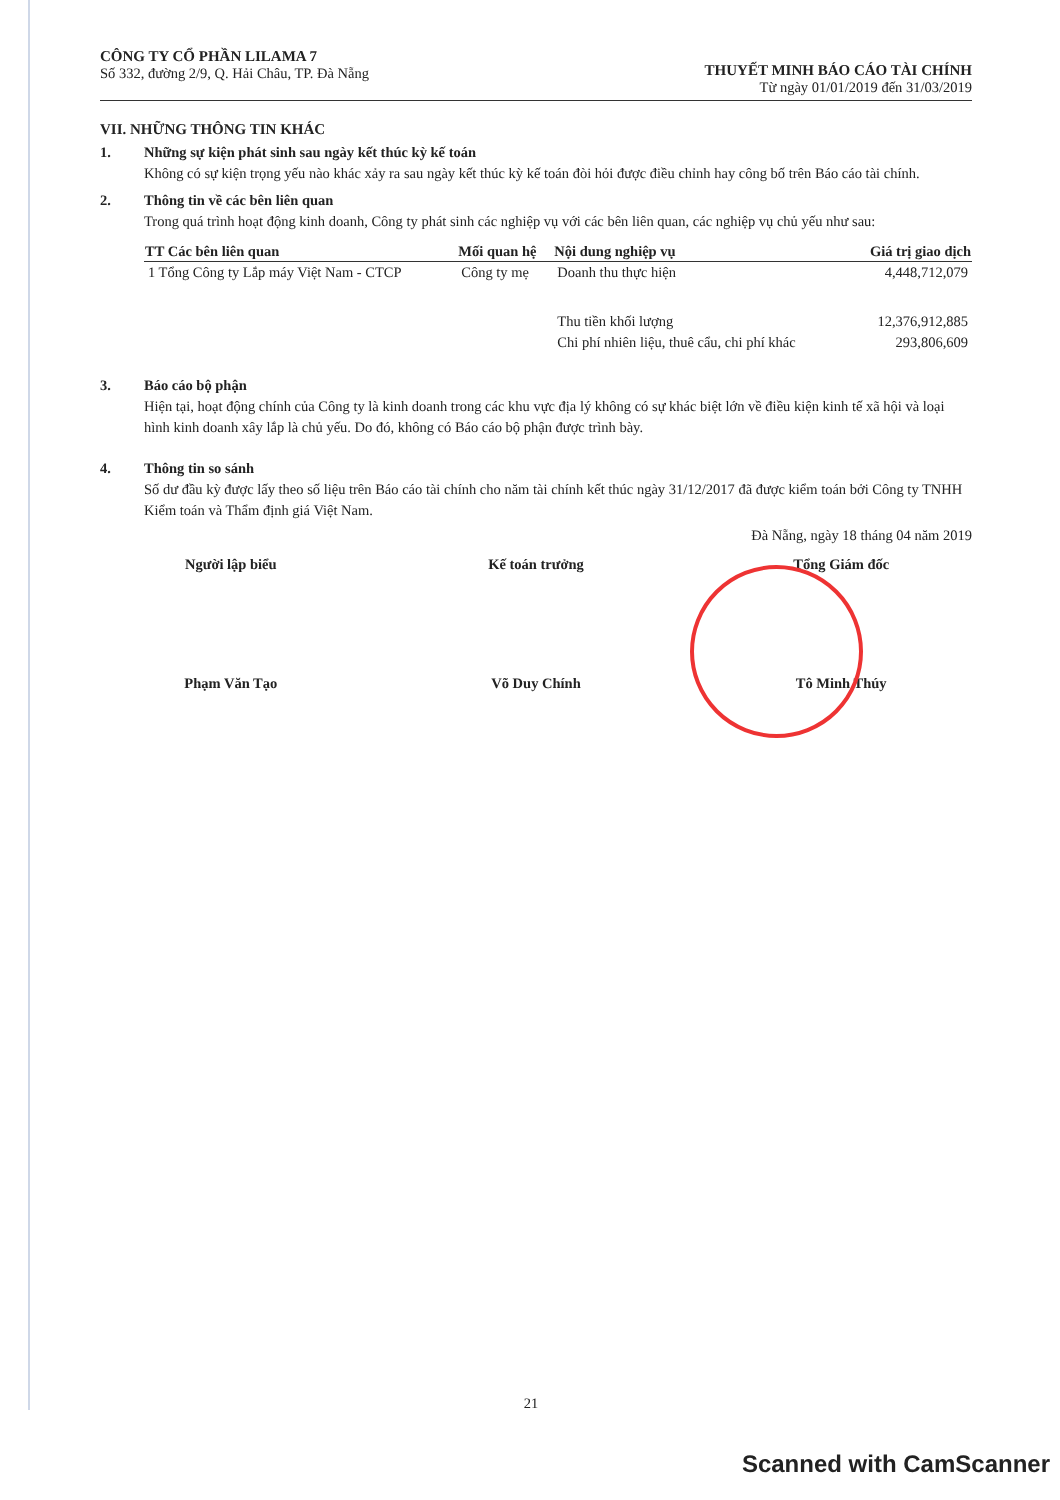CÔNG TY CỔ PHẦN LILAMA 7
Số 332, đường 2/9, Q. Hải Châu, TP. Đà Nẵng
THUYẾT MINH BÁO CÁO TÀI CHÍNH
Từ ngày 01/01/2019 đến 31/03/2019
VII. NHỮNG THÔNG TIN KHÁC
1. Những sự kiện phát sinh sau ngày kết thúc kỳ kế toán
Không có sự kiện trọng yếu nào khác xảy ra sau ngày kết thúc kỳ kế toán đòi hỏi được điều chỉnh hay công bố trên Báo cáo tài chính.
2. Thông tin về các bên liên quan
Trong quá trình hoạt động kinh doanh, Công ty phát sinh các nghiệp vụ với các bên liên quan, các nghiệp vụ chủ yếu như sau:
| TT Các bên liên quan | Mối quan hệ | Nội dung nghiệp vụ | Giá trị giao dịch |
| --- | --- | --- | --- |
| 1 Tổng Công ty Lắp máy Việt Nam - CTCP | Công ty mẹ | Doanh thu thực hiện | 4,448,712,079 |
| | | Thu tiền khối lượng | 12,376,912,885 |
| | | Chi phí nhiên liệu, thuê cẩu, chi phí khác | 293,806,609 |
3. Báo cáo bộ phận
Hiện tại, hoạt động chính của Công ty là kinh doanh trong các khu vực địa lý không có sự khác biệt lớn về điều kiện kinh tế xã hội và loại hình kinh doanh xây lắp là chủ yếu. Do đó, không có Báo cáo bộ phận được trình bày.
4. Thông tin so sánh
Số dư đầu kỳ được lấy theo số liệu trên Báo cáo tài chính cho năm tài chính kết thúc ngày 31/12/2017 đã được kiểm toán bởi Công ty TNHH Kiểm toán và Thẩm định giá Việt Nam.
Đà Nẵng, ngày 18 tháng 04 năm 2019
Người lập biểu
Phạm Văn Tạo
Kế toán trưởng
Võ Duy Chính
Tổng Giám đốc
Tô Minh Thúy
21
Scanned with CamScanner